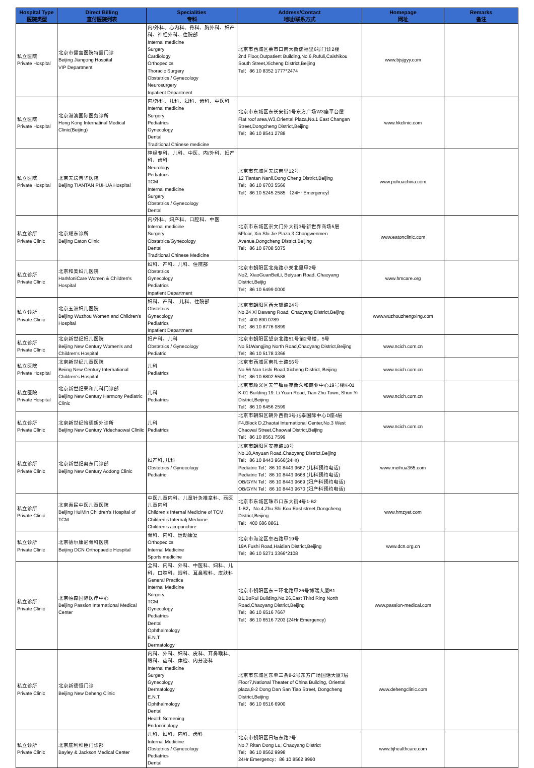| Hospital Type 医院类型 | Direct Billing 直付医院列表 | Specialities 专科 | Address/Contact 地址/联系方式 | Homepage 网址 | Remarks 备注 |
| --- | --- | --- | --- | --- | --- |
| 私立医院 Private Hospital | 北京市健宫医院特需门诊 Beijing Jiangong Hospital VIP Department | 内/外科、心内科、骨科、胸外科、妇产科、神经外科、住院部 Internal medicine Surgery Cardiology Orthopedics Thoracic Surgery Obstetrics / Gynecology Neurosurgery Inpatient Department | 北京市西城区莱市口南大街儒福里6号门诊2楼 2nd Floor,Outpatient Building,No.6,Rufuli,Caishikou South Street,Xicheng District,Beijing Tel：86 10 8352 1777*2474 | www.bjsjgyy.com | |
| 私立医院 Private Hospital | 北京港澳国际医务诊所 Hong Kong Internatinal Medical Clinic(Beijing) | 内/外科、儿科、妇科、齿科、中医科 Internal medicine Surgery Pediatrics Gynecology Dental Traditional Chinese medicine | 北京市东城区东长安街1号东方广场W3座平台层 Flat roof area,W3,Oriental Plaza,No.1 East Changan Street,Dongcheng District,Beijing Tel：86 10 8541 2788 | www.hkclinic.com | |
| 私立医院 Private Hospital | 北京天坛普华医院 Beijing TIANTAN PUHUA Hospital | 神经专科、儿科、中医、内/外科、妇产科、齿科 Neurology Pediatrics TCM Internal medicine Surgery Obstetrics / Gynecology Dental | 北京市东城区天坛南里12号 12 Tiantan Nanli,Dong Cheng District,Beijing Tel：86 10 6703 5566 Tel：86 10 5245 2585 （24Hr Emergency） | www.puhuachina.com | |
| 私立诊所 Private Clinic | 北京耀东诊所 Beijing Eaton Clinic | 内/外科、妇产科、口腔科、中医 Internal medicine Surgery Obstetrics/Gynecology Dental Traditional Chinese Medicine | 北京市东城区崇文门外大街3号新世界商场5层 5Floor, Xin Shi Jie Plaza,3 Chongwenmen Avenue,Dongcheng District,Beijing Tel：86 10 6708 5075 | www.eatonclinic.com | |
| 私立诊所 Private Clinic | 北京和美妇儿医院 HarMoniCare Women & Children's Hospital | 妇科、产科、儿科、住院部 Obstetrics Gynecology Pediatrics Inpatient Department | 北京市朝阳区北苑路小关北里甲2号 No2, XiaoGuanBeiLi, Beiyuan Road, Chaoyang District,Beijig Tel：86 10 6499 0000 | www.hmcare.org | |
| 私立诊所 Private Clinic | 北京五洲妇儿医院 Beijing Wuzhou Women and Children's Hospital | 妇科、产科、 儿科、住院部 Obstetrics Gynecology Pediatrics Inpatient Department | 北京市朝阳区西大望路24号 No.24 Xi Dawang Road, Chaoyang District,Beijing Tel：400 890 0789 Tel：86 10 8776 9899 | www.wuzhouzhengxing.com | |
| 私立诊所 Private Clinic | 北京新世纪妇儿医院 Beijing New Century Women's and Children's Hospital | 妇产科、儿科 Obstetrics / Gynecology Pediatric | 北京市朝阳区望京北路51号第2号楼，5号 No 51Wangjing North Road,Chaoyang District,Beijing Tel：86 10 5178 3366 | www.ncich.com.cn | |
| 私立医院 Private Hospital | 北京新世纪儿童医院 Beiing New Century International Children's Hospital | 儿科 Pediatrics | 北京市西城区南礼士路56号 No.56 Nan Lishi Road,Xicheng District, Beijing Tel：86 10 6802 5588 | www.ncich.com.cn | |
| 私立医院 Private Hospital | 北京新世纪荣和儿科门诊部 Beijing New Century Harmony Pediatric Clinic | 儿科 Pediatrics | 北京市顺义区天竺镇丽苑街荣和商业中心19号楼K-01 K-01 Building 19. Li Yuan Road, Tian Zhu Town, Shun Yi District,Beijing Tel：86 10 6456 2599 | www.ncich.com.cn | |
| 私立诊所 Private Clinic | 北京新世纪怡德朝外诊所 Beijing New Century Yidechaowai Cliniic | 儿科 Pediatrics | 北京市朝阳区朝外西街3号兆泰国际中心D座4层 F4,Block D,Zhaotai International Center,No.3 West Chaowai Street,Chaowai District,Beijing Tel：86 10 8561 7599 | www.ncich.com.cn | |
| 私立诊所 Private Clinic | 北京新世纪奥东门诊部 Beijing New Century Aodong Clinic | 妇产科, 儿科 Obstetrics / Gynecology Pediatric | 北京市朝阳区安苑路18号 No.18,Anyuan Road,Chaoyang District,Beijing Tel：86 10 8443 9666(24Hr) Pediatric Tel：86 10 8443 9667 (儿科预约电话) Pediatric Tel：86 10 8443 9668 (儿科预约电话) OB/GYN Tel：86 10 8443 9669 (妇产科预约电话) OB/GYN Tel：86 10 8443 9670 (妇产科预约电话) | www.meihua365.com | |
| 私立诊所 Private Clinic | 北京惠民中医儿童医院 Beijing HuiMin Children's Hospital of TCM | 中医儿童内科、儿童针灸推拿科、西医儿童内科 Children's Internal Medicine of TCM Children's Internalj Medicine Children's acupuncture | 北京市东城区珠市口东大街4号1-B2 1-B2，No.4,Zhu Shi Kou East street,Dongcheng District,Beijing Tel：400 686 8861 | www.hmzyet.com | |
| 私立诊所 Private Clinic | 北京德尔康尼骨科医院 Beijing DCN Orthopaedic Hospital | 骨科、内科、运动康复 Orthopedics Internal Medicine Sports medicine | 北京市海淀区阜石路甲19号 19A Fushi Road,Haidian District,Beijing Tel：86 10 5271 3366*2108 | www.dcn.org.cn | |
| 私立诊所 Private Clinic | 北京帕森国际医疗中心 Beijing Passion International Medical Center | 全科、内科、外科、中医科、妇科、儿科、口腔科、眼科、耳鼻喉科、皮肤科 General Practice Internal Medicine Surgery TCM Gynecology Pediatrics Dental Ophthalmology E.N.T. Dermatology | 北京市朝阳区东三环北路甲26号博瑞大厦B1 B1,BoRui Building,No.26,East Third Ring North Road,Chaoyang District,Beijing Tel：86 10 6516 7667 Tel：86 10 6516 7203 (24Hr Emergency) | www.passion-medical.com | |
| 私立诊所 Private Clinic | 北京新德恒门诊 Beijing New Deheng Clinic | 内科、外科、妇科、皮科、耳鼻喉科、眼科、齿科、体检、内分泌科 Internal medicine Surgery Gynecology Dermatology E.N.T. Ophthalmology Dental Health Screening Endocrinology | 北京市东城区东单三条8-2号东方广场国话大厦7层 Floor7,National Theater of China Building, Oriental plaza,8-2 Dong Dan San Tiao Street, Dongcheng District,Beijing Tel：86 10 6516 6900 | www.dehengclinic.com | |
| 私立诊所 Private Clinic | 北京庇利积臣门诊部 Bayley & Jackson Medical Center | 儿科、妇科、内科、齿科 Internal Medicine Obstetrics / Gynecology Pediatrics Dental | 北京市朝阳区日坛东路7号 No.7 Ritan Dong Lu, Chaoyang District Tel：86 10 8562 9998 24Hr Emergency：86 10 8562 9990 | www.bjhealthcare.com | |